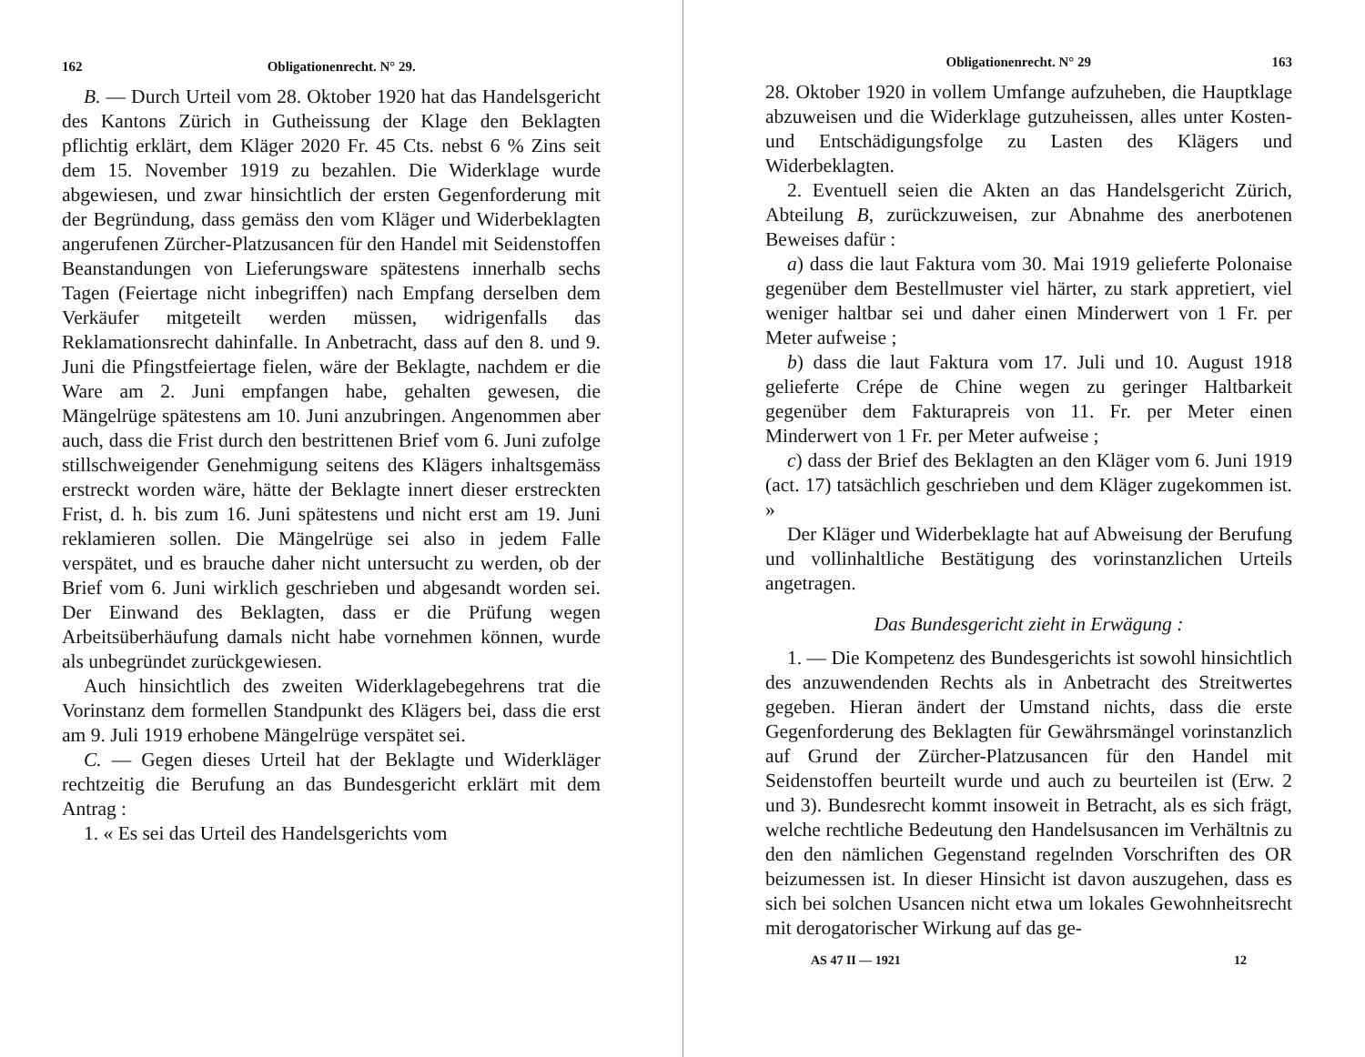162 Obligationenrecht. N° 29.
B. — Durch Urteil vom 28. Oktober 1920 hat das Handelsgericht des Kantons Zürich in Gutheissung der Klage den Beklagten pflichtig erklärt, dem Kläger 2020 Fr. 45 Cts. nebst 6 % Zins seit dem 15. November 1919 zu bezahlen. Die Widerklage wurde abgewiesen, und zwar hinsichtlich der ersten Gegenforderung mit der Begründung, dass gemäss den vom Kläger und Widerbeklagten angerufenen Zürcher-Platzusancen für den Handel mit Seidenstoffen Beanstandungen von Lieferungsware spätestens innerhalb sechs Tagen (Feiertage nicht inbegriffen) nach Empfang derselben dem Verkäufer mitgeteilt werden müssen, widrigenfalls das Reklamationsrecht dahinfalle. In Anbetracht, dass auf den 8. und 9. Juni die Pfingstfeiertage fielen, wäre der Beklagte, nachdem er die Ware am 2. Juni empfangen habe, gehalten gewesen, die Mängelrüge spätestens am 10. Juni anzubringen. Angenommen aber auch, dass die Frist durch den bestrittenen Brief vom 6. Juni zufolge stillschweigender Genehmigung seitens des Klägers inhaltsgemäss erstreckt worden wäre, hätte der Beklagte innert dieser erstreckten Frist, d. h. bis zum 16. Juni spätestens und nicht erst am 19. Juni reklamieren sollen. Die Mängelrüge sei also in jedem Falle verspätet, und es brauche daher nicht untersucht zu werden, ob der Brief vom 6. Juni wirklich geschrieben und abgesandt worden sei. Der Einwand des Beklagten, dass er die Prüfung wegen Arbeitsüberhäufung damals nicht habe vornehmen können, wurde als unbegründet zurückgewiesen.
Auch hinsichtlich des zweiten Widerklagebegehrens trat die Vorinstanz dem formellen Standpunkt des Klägers bei, dass die erst am 9. Juli 1919 erhobene Mängelrüge verspätet sei.
C. — Gegen dieses Urteil hat der Beklagte und Widerkläger rechtzeitig die Berufung an das Bundesgericht erklärt mit dem Antrag :
1. « Es sei das Urteil des Handelsgerichts vom
Obligationenrecht. N° 29 163
28. Oktober 1920 in vollem Umfange aufzuheben, die Hauptklage abzuweisen und die Widerklage gutzuheissen, alles unter Kosten- und Entschädigungsfolge zu Lasten des Klägers und Widerbeklagten.
2. Eventuell seien die Akten an das Handelsgericht Zürich, Abteilung B, zurückzuweisen, zur Abnahme des anerbotenen Beweises dafür :
a) dass die laut Faktura vom 30. Mai 1919 gelieferte Polonaise gegenüber dem Bestellmuster viel härter, zu stark appretiert, viel weniger haltbar sei und daher einen Minderwert von 1 Fr. per Meter aufweise ;
b) dass die laut Faktura vom 17. Juli und 10. August 1918 gelieferte Crépe de Chine wegen zu geringer Haltbarkeit gegenüber dem Fakturapreis von 11. Fr. per Meter einen Minderwert von 1 Fr. per Meter aufweise ;
c) dass der Brief des Beklagten an den Kläger vom 6. Juni 1919 (act. 17) tatsächlich geschrieben und dem Kläger zugekommen ist. »
Der Kläger und Widerbeklagte hat auf Abweisung der Berufung und vollinhaltliche Bestätigung des vorinstanzlichen Urteils angetragen.
Das Bundesgericht zieht in Erwägung :
1. — Die Kompetenz des Bundesgerichts ist sowohl hinsichtlich des anzuwendenden Rechts als in Anbetracht des Streitwertes gegeben. Hieran ändert der Umstand nichts, dass die erste Gegenforderung des Beklagten für Gewährsmängel vorinstanzlich auf Grund der Zürcher-Platzusancen für den Handel mit Seidenstoffen beurteilt wurde und auch zu beurteilen ist (Erw. 2 und 3). Bundesrecht kommt insoweit in Betracht, als es sich frägt, welche rechtliche Bedeutung den Handelsusancen im Verhältnis zu den den nämlichen Gegenstand regelnden Vorschriften des OR beizumessen ist. In dieser Hinsicht ist davon auszugehen, dass es sich bei solchen Usancen nicht etwa um lokales Gewohnheitsrecht mit derogatorischer Wirkung auf das ge-
AS 47 II — 1921 12